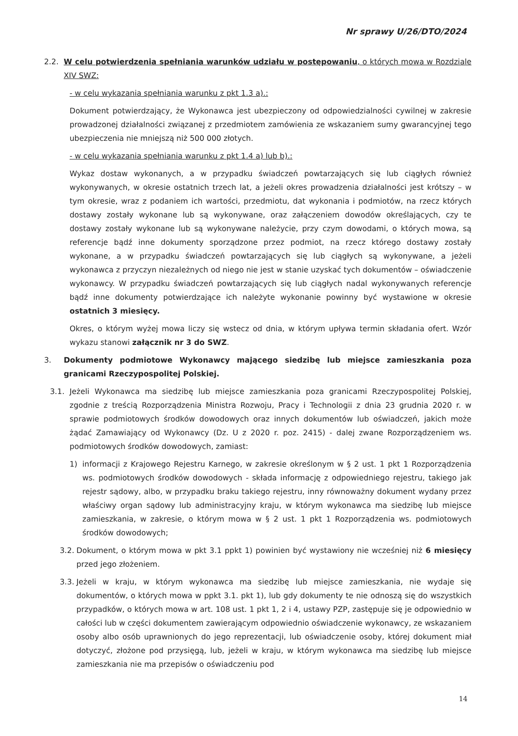Nr sprawy U/26/DTO/2024
2.2. W celu potwierdzenia spełniania warunków udziału w postępowaniu, o których mowa w Rozdziale XIV SWZ:
- w celu wykazania spełniania warunku z pkt 1.3 a).:
Dokument potwierdzający, że Wykonawca jest ubezpieczony od odpowiedzialności cywilnej w zakresie prowadzonej działalności związanej z przedmiotem zamówienia ze wskazaniem sumy gwarancyjnej tego ubezpieczenia nie mniejszą niż 500 000 złotych.
- w celu wykazania spełniania warunku z pkt 1.4 a) lub b).:
Wykaz dostaw wykonanych, a w przypadku świadczeń powtarzających się lub ciągłych również wykonywanych, w okresie ostatnich trzech lat, a jeżeli okres prowadzenia działalności jest krótszy – w tym okresie, wraz z podaniem ich wartości, przedmiotu, dat wykonania i podmiotów, na rzecz których dostawy zostały wykonane lub są wykonywane, oraz załączeniem dowodów określających, czy te dostawy zostały wykonane lub są wykonywane należycie, przy czym dowodami, o których mowa, są referencje bądź inne dokumenty sporządzone przez podmiot, na rzecz którego dostawy zostały wykonane, a w przypadku świadczeń powtarzających się lub ciągłych są wykonywane, a jeżeli wykonawca z przyczyn niezależnych od niego nie jest w stanie uzyskać tych dokumentów – oświadczenie wykonawcy. W przypadku świadczeń powtarzających się lub ciągłych nadal wykonywanych referencje bądź inne dokumenty potwierdzające ich należyte wykonanie powinny być wystawione w okresie ostatnich 3 miesięcy.
Okres, o którym wyżej mowa liczy się wstecz od dnia, w którym upływa termin składania ofert. Wzór wykazu stanowi załącznik nr 3 do SWZ.
3. Dokumenty podmiotowe Wykonawcy mającego siedzibę lub miejsce zamieszkania poza granicami Rzeczypospolitej Polskiej.
3.1. Jeżeli Wykonawca ma siedzibę lub miejsce zamieszkania poza granicami Rzeczypospolitej Polskiej, zgodnie z treścią Rozporządzenia Ministra Rozwoju, Pracy i Technologii z dnia 23 grudnia 2020 r. w sprawie podmiotowych środków dowodowych oraz innych dokumentów lub oświadczeń, jakich może żądać Zamawiający od Wykonawcy (Dz. U z 2020 r. poz. 2415) - dalej zwane Rozporządzeniem ws. podmiotowych środków dowodowych, zamiast:
1) informacji z Krajowego Rejestru Karnego, w zakresie określonym w § 2 ust. 1 pkt 1 Rozporządzenia ws. podmiotowych środków dowodowych - składa informację z odpowiedniego rejestru, takiego jak rejestr sądowy, albo, w przypadku braku takiego rejestru, inny równoważny dokument wydany przez właściwy organ sądowy lub administracyjny kraju, w którym wykonawca ma siedzibę lub miejsce zamieszkania, w zakresie, o którym mowa w § 2 ust. 1 pkt 1 Rozporządzenia ws. podmiotowych środków dowodowych;
3.2.
Dokument, o którym mowa w pkt 3.1 ppkt 1) powinien być wystawiony nie wcześniej niż 6 miesięcy przed jego złożeniem.
3.3.
Jeżeli w kraju, w którym wykonawca ma siedzibę lub miejsce zamieszkania, nie wydaje się dokumentów, o których mowa w ppkt 3.1. pkt 1), lub gdy dokumenty te nie odnoszą się do wszystkich przypadków, o których mowa w art. 108 ust. 1 pkt 1, 2 i 4, ustawy PZP, zastępuje się je odpowiednio w całości lub w części dokumentem zawierającym odpowiednio oświadczenie wykonawcy, ze wskazaniem osoby albo osób uprawnionych do jego reprezentacji, lub oświadczenie osoby, której dokument miał dotyczyć, złożone pod przysięgą, lub, jeżeli w kraju, w którym wykonawca ma siedzibę lub miejsce zamieszkania nie ma przepisów o oświadczeniu pod
14